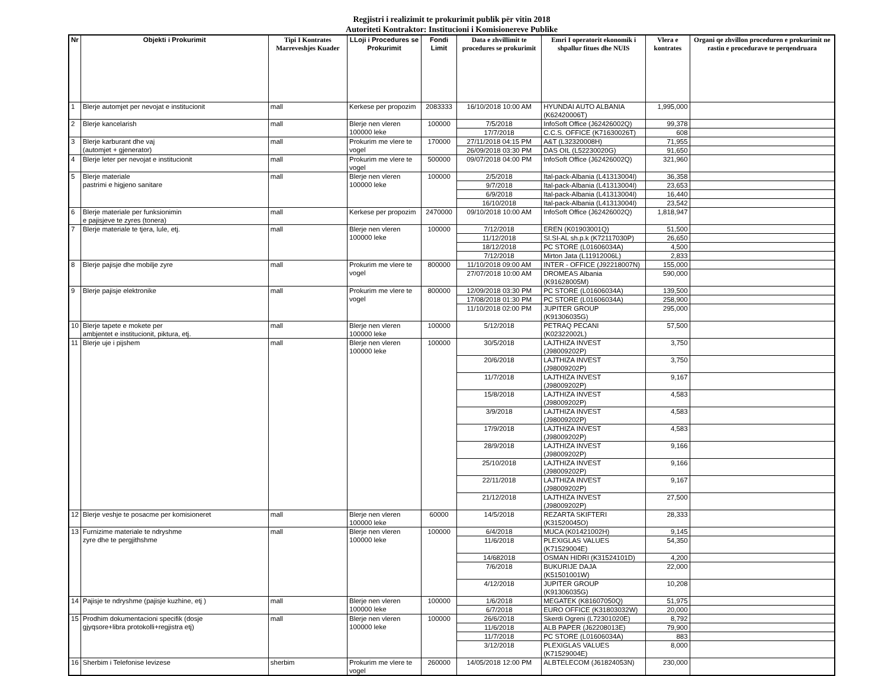Regjistri i realizimit te prokurimit publik për vitin 2018
Autoriteti Kontraktor: Institucioni i Komisionereve Publike
| Nr | Objekti i Prokurimit | Tipi I Kontrates Marreveshjes Kuader | LLoji i Procedures se Prokurimit | Fondi Limit | Data e zhvillimit te procedures se prokurimit | Emri I operatorit ekonomik i shpallur fitues dhe NUIS | Vlera e kontrates | Organi qe zhvillon proceduren e prokurimit ne rastin e procedurave te perqendruara |
| --- | --- | --- | --- | --- | --- | --- | --- | --- |
| 1 | Blerje automjet per nevojat e institucionit | mall | Kerkese per propozim | 2083333 | 16/10/2018 10:00 AM | HYUNDAI AUTO ALBANIA (K62420006T) | 1,995,000 | |
| 2 | Blerje kancelarish | mall | Blerje nen vleren 100000 leke | 100000 | 7/5/2018 | InfoSoft Office (J62426002Q) | 99,378 | |
| | | | | | 17/7/2018 | C.C.S. OFFICE (K71630026T) | 608 | |
| 3 | Blerje karburant dhe vaj (automjet + gjenerator) | mall | Prokurim me vlere te vogel | 170000 | 27/11/2018 04:15 PM | A&T (L32320008H) | 71,955 | |
| | | | | | 26/09/2018 03:30 PM | DAS OIL (L52230020G) | 91,650 | |
| 4 | Blerje leter per nevojat e institucionit | mall | Prokurim me vlere te vogel | 500000 | 09/07/2018 04:00 PM | InfoSoft Office (J62426002Q) | 321,960 | |
| 5 | Blerje materiale pastrimi e higjeno sanitare | mall | Blerje nen vleren 100000 leke | 100000 | 2/5/2018 | Ital-pack-Albania (L41313004I) | 36,358 | |
| | | | | | 9/7/2018 | Ital-pack-Albania (L41313004I) | 23,653 | |
| | | | | | 6/9/2018 | Ital-pack-Albania (L41313004I) | 16,440 | |
| | | | | | 16/10/2018 | Ital-pack-Albania (L41313004I) | 23,542 | |
| 6 | Blerje materiale per funksionimin e pajisjeve te zyres (tonera) | mall | Kerkese per propozim | 2470000 | 09/10/2018 10:00 AM | InfoSoft Office (J62426002Q) | 1,818,947 | |
| 7 | Blerje materiale te tjera, lule, etj. | mall | Blerje nen vleren 100000 leke | 100000 | 7/12/2018 | EREN (K01903001Q) | 51,500 | |
| | | | | | 11/12/2018 | SI.SI-AL sh.p.k (K72117030P) | 26,650 | |
| | | | | | 18/12/2018 | PC STORE (L01606034A) | 4,500 | |
| | | | | | 7/12/2018 | Mirton Jata (L11912006L) | 2,833 | |
| 8 | Blerje pajisje dhe mobilje zyre | mall | Prokurim me vlere te vogel | 800000 | 11/10/2018 09:00 AM | INTER - OFFICE (J92218007N) | 155,000 | |
| | | | | | 27/07/2018 10:00 AM | DROMEAS Albania (K91628005M) | 590,000 | |
| 9 | Blerje pajisje elektronike | mall | Prokurim me vlere te vogel | 800000 | 12/09/2018 03:30 PM | PC STORE (L01606034A) | 139,500 | |
| | | | | | 17/08/2018 01:30 PM | PC STORE (L01606034A) | 258,900 | |
| | | | | | 11/10/2018 02:00 PM | JUPITER GROUP (K91306035G) | 295,000 | |
| 10 | Blerje tapete e mokete per ambjentet e institucionit, piktura, etj. | mall | Blerje nen vleren 100000 leke | 100000 | 5/12/2018 | PETRAQ PECANI (K02322002L) | 57,500 | |
| 11 | Blerje uje i pijshem | mall | Blerje nen vleren 100000 leke | 100000 | 30/5/2018 | LAJTHIZA INVEST (J98009202P) | 3,750 | |
| | | | | | 20/6/2018 | LAJTHIZA INVEST (J98009202P) | 3,750 | |
| | | | | | 11/7/2018 | LAJTHIZA INVEST (J98009202P) | 9,167 | |
| | | | | | 15/8/2018 | LAJTHIZA INVEST (J98009202P) | 4,583 | |
| | | | | | 3/9/2018 | LAJTHIZA INVEST (J98009202P) | 4,583 | |
| | | | | | 17/9/2018 | LAJTHIZA INVEST (J98009202P) | 4,583 | |
| | | | | | 28/9/2018 | LAJTHIZA INVEST (J98009202P) | 9,166 | |
| | | | | | 25/10/2018 | LAJTHIZA INVEST (J98009202P) | 9,166 | |
| | | | | | 22/11/2018 | LAJTHIZA INVEST (J98009202P) | 9,167 | |
| | | | | | 21/12/2018 | LAJTHIZA INVEST (J98009202P) | 27,500 | |
| 12 | Blerje veshje te posacme per komisioneret | mall | Blerje nen vleren 100000 leke | 60000 | 14/5/2018 | REZARTA SKIFTERI (K31520045O) | 28,333 | |
| 13 | Furnizime materiale te ndryshme zyre dhe te pergjithshme | mall | Blerje nen vleren 100000 leke | 100000 | 6/4/2018 | MUCA (K01421002H) | 9,145 | |
| | | | | | 11/6/2018 | PLEXIGLAS VALUES (K71529004E) | 54,350 | |
| | | | | | 14/682018 | OSMAN HIDRI (K31524101D) | 4,200 | |
| | | | | | 7/6/2018 | BUKURIJE DAJA (K51501001W) | 22,000 | |
| | | | | | 4/12/2018 | JUPITER GROUP (K91306035G) | 10,208 | |
| 14 | Pajisje te ndryshme (pajisje kuzhine, etj ) | mall | Blerje nen vleren 100000 leke | 100000 | 1/6/2018 | MEGATEK (K81607050Q) | 51,975 | |
| | | | | | 6/7/2018 | EURO OFFICE (K31803032W) | 20,000 | |
| 15 | Prodhim dokumentacioni specifik (dosje gjyqsore+libra protokolli+regjistra etj) | mall | Blerje nen vleren 100000 leke | 100000 | 26/6/2018 | Skerdi Ogreni (L72301020E) | 8,792 | |
| | | | | | 11/6/2018 | ALB PAPER (J62208013E) | 79,900 | |
| | | | | | 11/7/2018 | PC STORE (L01606034A) | 883 | |
| | | | | | 3/12/2018 | PLEXIGLAS VALUES (K71529004E) | 8,000 | |
| 16 | Sherbim i Telefonise levizese | sherbim | Prokurim me vlere te vogel | 260000 | 14/05/2018 12:00 PM | ALBTELECOM (J61824053N) | 230,000 | |